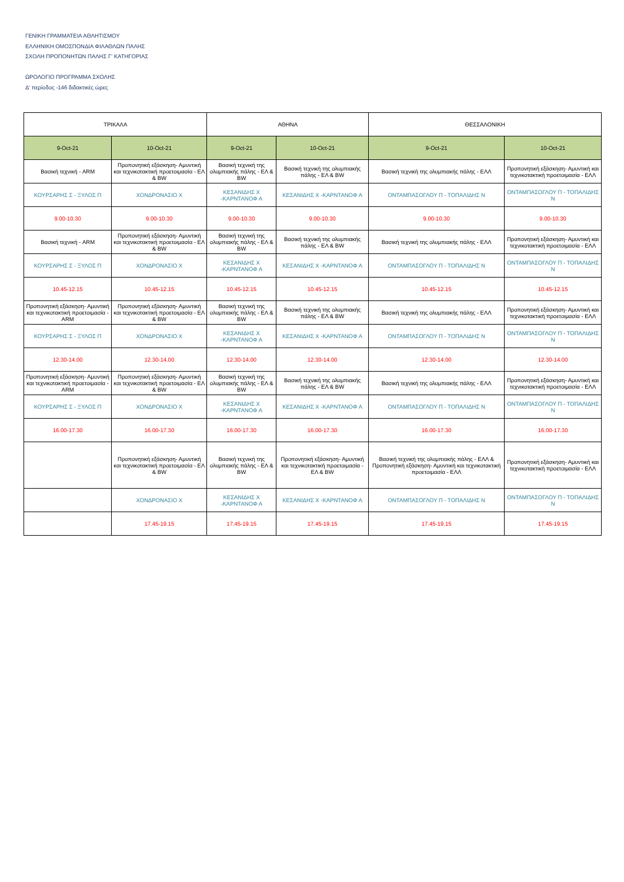ΓΕΝΙΚΗ ΓΡΑΜΜΑΤΕΙΑ ΑΘΛΗΤΙΣΜΟΥ
ΕΛΛΗΝΙΚΗ ΟΜΟΣΠΟΝΔΙΑ ΦΙΛΑΘΛΩΝ ΠΑΛΗΣ
ΣΧΟΛΗ ΠΡΟΠΟΝΗΤΩΝ ΠΑΛΗΣ Γ' ΚΑΤΗΓΟΡΙΑΣ
ΩΡΟΛΟΓΙΟ ΠΡΟΓΡΑΜΜΑ ΣΧΟΛΗΣ
Δ' περίοδος -146 διδακτικές ώρες
| ΤΡΙΚΑΛΑ | | ΑΘΗΝΑ | | ΘΕΣΣΑΛΟΝΙΚΗ | |
| --- | --- | --- | --- | --- | --- |
| 9-Oct-21 | 10-Oct-21 | 9-Oct-21 | 10-Oct-21 | 9-Oct-21 | 10-Oct-21 |
| Βασική τεχνική - ARM | Προπονητική εξάσκηση- Αμυντική και τεχνικοτακτική προετοιμασία - ΕΛ & BW | Βασική τεχνική της ολυμπιακής πάλης - ΕΛ & BW | Βασική τεχνική της ολυμπιακής πάλης - ΕΛ & BW | Βασική τεχνική της ολυμπιακής πάλης - ΕΛΛ | Προπονητική εξάσκηση- Αμυντική και τεχνικοτακτική προετοιμασία - ΕΛΛ |
| ΚΟΥΡΣΑΡΗΣ Σ - ΞΥΛΟΣ Π | ΧΟΝΔΡΟΝΑΣΙΟ Χ | ΚΕΣΑΝΙΔΗΣ Χ -ΚΑΡΝΤΑΝΟΦ Α | ΚΕΣΑΝΙΔΗΣ Χ -ΚΑΡΝΤΑΝΟΦ Α | ΟΝΤΑΜΠΑΣΟΓΛΟΥ Π - ΤΟΠΑΛΙΔΗΣ Ν | ΟΝΤΑΜΠΑΣΟΓΛΟΥ Π - ΤΟΠΑΛΙΔΗΣ Ν |
| 9.00-10.30 | 9.00-10.30 | 9.00-10.30 | 9.00-10.30 | 9.00-10.30 | 9.00-10.30 |
| Βασική τεχνική - ARM | Προπονητική εξάσκηση- Αμυντική και τεχνικοτακτική προετοιμασία - ΕΛ & BW | Βασική τεχνική της ολυμπιακής πάλης - ΕΛ & BW | Βασική τεχνική της ολυμπιακής πάλης - ΕΛ & BW | Βασική τεχνική της ολυμπιακής πάλης - ΕΛΛ | Προπονητική εξάσκηση- Αμυντική και τεχνικοτακτική προετοιμασία - ΕΛΛ |
| ΚΟΥΡΣΑΡΗΣ Σ - ΞΥΛΟΣ Π | ΧΟΝΔΡΟΝΑΣΙΟ Χ | ΚΕΣΑΝΙΔΗΣ Χ -ΚΑΡΝΤΑΝΟΦ Α | ΚΕΣΑΝΙΔΗΣ Χ -ΚΑΡΝΤΑΝΟΦ Α | ΟΝΤΑΜΠΑΣΟΓΛΟΥ Π - ΤΟΠΑΛΙΔΗΣ Ν | ΟΝΤΑΜΠΑΣΟΓΛΟΥ Π - ΤΟΠΑΛΙΔΗΣ Ν |
| 10.45-12.15 | 10.45-12.15 | 10.45-12.15 | 10.45-12.15 | 10.45-12.15 | 10.45-12.15 |
| Προπονητική εξάσκηση- Αμυντική και τεχνικοτακτική προετοιμασία - ARM | Προπονητική εξάσκηση- Αμυντική και τεχνικοτακτική προετοιμασία - ΕΛ & BW | Βασική τεχνική της ολυμπιακής πάλης - ΕΛ & BW | Βασική τεχνική της ολυμπιακής πάλης - ΕΛ & BW | Βασική τεχνική της ολυμπιακής πάλης - ΕΛΛ | Προπονητική εξάσκηση- Αμυντική και τεχνικοτακτική προετοιμασία - ΕΛΛ |
| ΚΟΥΡΣΑΡΗΣ Σ - ΞΥΛΟΣ Π | ΧΟΝΔΡΟΝΑΣΙΟ Χ | ΚΕΣΑΝΙΔΗΣ Χ -ΚΑΡΝΤΑΝΟΦ Α | ΚΕΣΑΝΙΔΗΣ Χ -ΚΑΡΝΤΑΝΟΦ Α | ΟΝΤΑΜΠΑΣΟΓΛΟΥ Π - ΤΟΠΑΛΙΔΗΣ Ν | ΟΝΤΑΜΠΑΣΟΓΛΟΥ Π - ΤΟΠΑΛΙΔΗΣ Ν |
| 12.30-14.00 | 12.30-14.00 | 12.30-14.00 | 12.30-14.00 | 12.30-14.00 | 12.30-14.00 |
| Προπονητική εξάσκηση- Αμυντική και τεχνικοτακτική προετοιμασία - ARM | Προπονητική εξάσκηση- Αμυντική και τεχνικοτακτική προετοιμασία - ΕΛ & BW | Βασική τεχνική της ολυμπιακής πάλης - ΕΛ & BW | Βασική τεχνική της ολυμπιακής πάλης - ΕΛ & BW | Βασική τεχνική της ολυμπιακής πάλης - ΕΛΛ | Προπονητική εξάσκηση- Αμυντική και τεχνικοτακτική προετοιμασία - ΕΛΛ |
| ΚΟΥΡΣΑΡΗΣ Σ - ΞΥΛΟΣ Π | ΧΟΝΔΡΟΝΑΣΙΟ Χ | ΚΕΣΑΝΙΔΗΣ Χ -ΚΑΡΝΤΑΝΟΦ Α | ΚΕΣΑΝΙΔΗΣ Χ -ΚΑΡΝΤΑΝΟΦ Α | ΟΝΤΑΜΠΑΣΟΓΛΟΥ Π - ΤΟΠΑΛΙΔΗΣ Ν | ΟΝΤΑΜΠΑΣΟΓΛΟΥ Π - ΤΟΠΑΛΙΔΗΣ Ν |
| 16.00-17.30 | 16.00-17.30 | 16.00-17.30 | 16.00-17.30 | 16.00-17.30 | 16.00-17.30 |
| | Προπονητική εξάσκηση- Αμυντική και τεχνικοτακτική προετοιμασία - ΕΛ & BW | Βασική τεχνική της ολυμπιακής πάλης - ΕΛ & BW | Προπονητική εξάσκηση- Αμυντική και τεχνικοτακτική προετοιμασία - ΕΛ & BW | Βασική τεχνική της ολυμπιακής πάλης - ΕΛΛ & Προπονητική εξάσκηση- Αμυντική και τεχνικοτακτική προετοιμασία - ΕΛΛ | Προπονητική εξάσκηση- Αμυντική και τεχνικοτακτική προετοιμασία - ΕΛΛ |
| | ΧΟΝΔΡΟΝΑΣΙΟ Χ | ΚΕΣΑΝΙΔΗΣ Χ -ΚΑΡΝΤΑΝΟΦ Α | ΚΕΣΑΝΙΔΗΣ Χ -ΚΑΡΝΤΑΝΟΦ Α | ΟΝΤΑΜΠΑΣΟΓΛΟΥ Π - ΤΟΠΑΛΙΔΗΣ Ν | ΟΝΤΑΜΠΑΣΟΓΛΟΥ Π - ΤΟΠΑΛΙΔΗΣ Ν |
| | 17.45-19.15 | 17.45-19.15 | 17.45-19.15 | 17.45-19.15 | 17.45-19.15 |